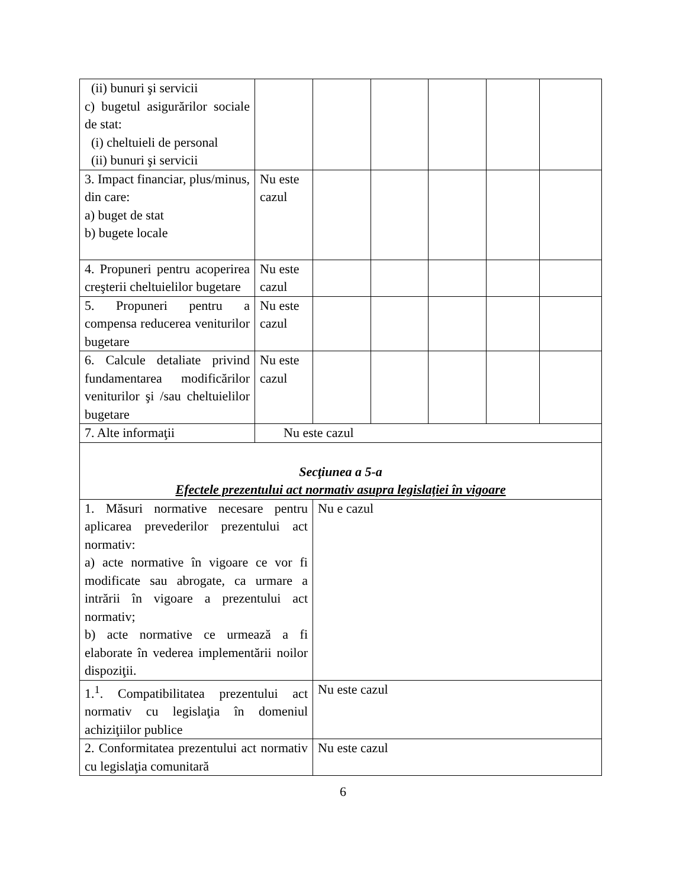| (ii) bunuri şi servicii c) bugetul asigurărilor sociale de stat: (i) cheltuieli de personal (ii) bunuri şi servicii | | | | | | |
| 3. Impact financiar, plus/minus, din care: a) buget de stat b) bugete locale | Nu este cazul | | | | | |
| 4. Propuneri pentru acoperirea creşterii cheltuielilor bugetare | Nu este cazul | | | | | |
| 5. Propuneri pentru a compensa reducerea veniturilor bugetare | Nu este cazul | | | | | |
| 6. Calcule detaliate privind fundamentarea modificărilor veniturilor şi /sau cheltuielilor bugetare | Nu este cazul | | | | | |
| 7. Alte informaţii | Nu este cazul | | | | | |
| Secţiunea a 5-a Efectele prezentului act normativ asupra legislaţiei în vigoare | | | | | | |
| 1. Măsuri normative necesare pentru aplicarea prevederilor prezentului act normativ: a) acte normative în vigoare ce vor fi modificate sau abrogate, ca urmare a intrării în vigoare a prezentului act normativ; b) acte normative ce urmează a fi elaborate în vederea implementării noilor dispoziţii. | | Nu e cazul | | | | |
| 1.<sup>1</sup>. Compatibilitatea prezentului act normativ cu legislaţia în domeniul achiziţiilor publice | | Nu este cazul | | | | |
| 2. Conformitatea prezentului act normativ cu legislaţia comunitară | | Nu este cazul | | | | |
6